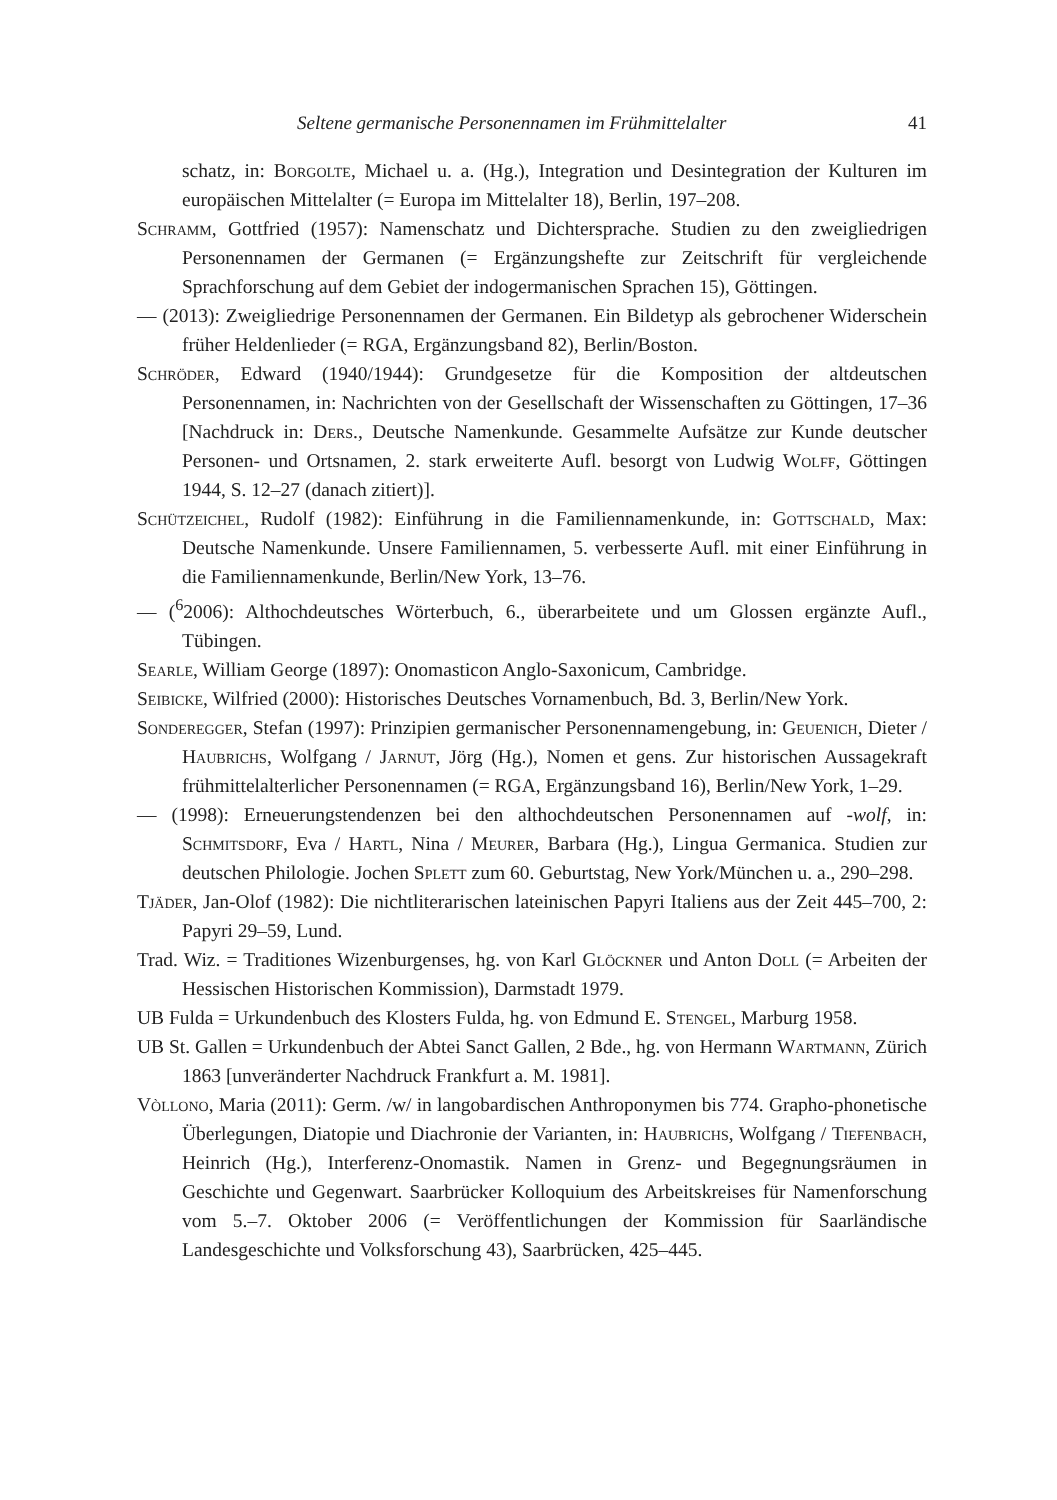Seltene germanische Personennamen im Frühmittelalter 41
schatz, in: Borgolte, Michael u. a. (Hg.), Integration und Desintegration der Kulturen im europäischen Mittelalter (= Europa im Mittelalter 18), Berlin, 197–208.
Schramm, Gottfried (1957): Namenschatz und Dichtersprache. Studien zu den zweigliedrigen Personennamen der Germanen (= Ergänzungshefte zur Zeitschrift für vergleichende Sprachforschung auf dem Gebiet der indogermanischen Sprachen 15), Göttingen.
— (2013): Zweigliedrige Personennamen der Germanen. Ein Bildetyp als gebrochener Widerschein früher Heldenlieder (= RGA, Ergänzungsband 82), Berlin/Boston.
Schröder, Edward (1940/1944): Grundgesetze für die Komposition der altdeutschen Personennamen, in: Nachrichten von der Gesellschaft der Wissenschaften zu Göttingen, 17–36 [Nachdruck in: Ders., Deutsche Namenkunde. Gesammelte Aufsätze zur Kunde deutscher Personen- und Ortsnamen, 2. stark erweiterte Aufl. besorgt von Ludwig Wolff, Göttingen 1944, S. 12–27 (danach zitiert)].
Schützeichel, Rudolf (1982): Einführung in die Familiennamenkunde, in: Gottschald, Max: Deutsche Namenkunde. Unsere Familiennamen, 5. verbesserte Aufl. mit einer Einführung in die Familiennamenkunde, Berlin/New York, 13–76.
— (<sup>6</sup>2006): Althochdeutsches Wörterbuch, 6., überarbeitete und um Glossen ergänzte Aufl., Tübingen.
Searle, William George (1897): Onomasticon Anglo-Saxonicum, Cambridge.
Seibicke, Wilfried (2000): Historisches Deutsches Vornamenbuch, Bd. 3, Berlin/New York.
Sonderegger, Stefan (1997): Prinzipien germanischer Personennamengebung, in: Geuenich, Dieter / Haubrichs, Wolfgang / Jarnut, Jörg (Hg.), Nomen et gens. Zur historischen Aussagekraft frühmittelalterlicher Personennamen (= RGA, Ergänzungsband 16), Berlin/New York, 1–29.
— (1998): Erneuerungstendenzen bei den althochdeutschen Personennamen auf -wolf, in: Schmitsdorf, Eva / Hartl, Nina / Meurer, Barbara (Hg.), Lingua Germanica. Studien zur deutschen Philologie. Jochen Splett zum 60. Geburtstag, New York/München u. a., 290–298.
Tjäder, Jan-Olof (1982): Die nichtliterarischen lateinischen Papyri Italiens aus der Zeit 445–700, 2: Papyri 29–59, Lund.
Trad. Wiz. = Traditiones Wizenburgenses, hg. von Karl Glöckner und Anton Doll (= Arbeiten der Hessischen Historischen Kommission), Darmstadt 1979.
UB Fulda = Urkundenbuch des Klosters Fulda, hg. von Edmund E. Stengel, Marburg 1958.
UB St. Gallen = Urkundenbuch der Abtei Sanct Gallen, 2 Bde., hg. von Hermann Wartmann, Zürich 1863 [unveränderter Nachdruck Frankfurt a. M. 1981].
Vòllono, Maria (2011): Germ. /w/ in langobardischen Anthroponymen bis 774. Grapho-phonetische Überlegungen, Diatopie und Diachronie der Varianten, in: Haubrichs, Wolfgang / Tiefenbach, Heinrich (Hg.), Interferenz-Onomastik. Namen in Grenz- und Begegnungsräumen in Geschichte und Gegenwart. Saarbrücker Kolloquium des Arbeitskreises für Namenforschung vom 5.–7. Oktober 2006 (= Veröffentlichungen der Kommission für Saarländische Landesgeschichte und Volksforschung 43), Saarbrücken, 425–445.